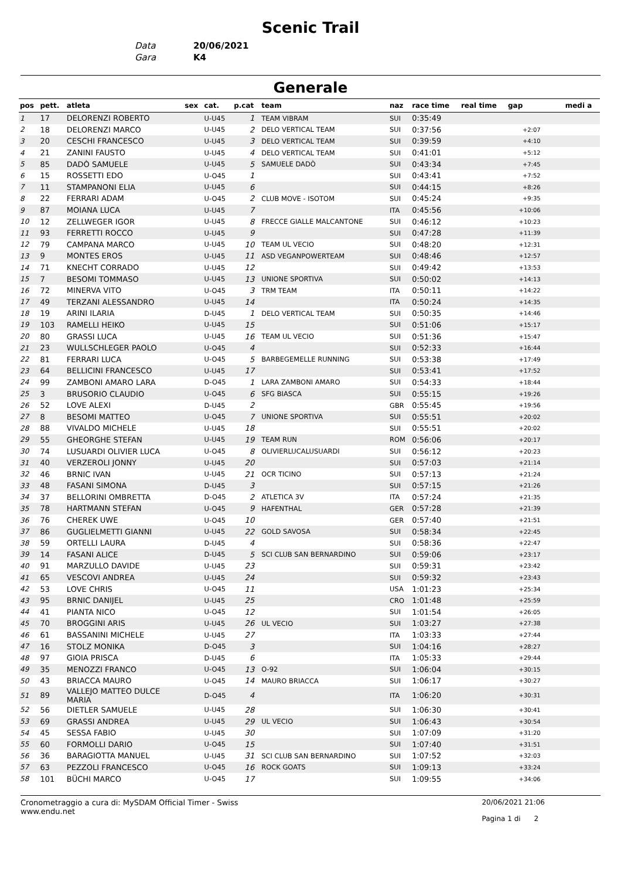Scenic Trail
Data 20/06/2021
Gara K4
Generale
| pos | pett. | atleta | sex | cat. | p.cat | team | naz | race time | real time | gap | medi a |
| --- | --- | --- | --- | --- | --- | --- | --- | --- | --- | --- | --- |
| 1 | 17 | DELORENZI ROBERTO | | U-U45 | 1 | TEAM VIBRAM | SUI | 0:35:49 | | | |
| 2 | 18 | DELORENZI MARCO | | U-U45 | 2 | DELO VERTICAL TEAM | SUI | 0:37:56 | | +2:07 | |
| 3 | 20 | CESCHI FRANCESCO | | U-U45 | 3 | DELO VERTICAL TEAM | SUI | 0:39:59 | | +4:10 | |
| 4 | 21 | ZANINI FAUSTO | | U-U45 | 4 | DELO VERTICAL TEAM | SUI | 0:41:01 | | +5:12 | |
| 5 | 85 | DADÒ SAMUELE | | U-U45 | 5 | SAMUELE DADÒ | SUI | 0:43:34 | | +7:45 | |
| 6 | 15 | ROSSETTI EDO | | U-O45 | 1 | | SUI | 0:43:41 | | +7:52 | |
| 7 | 11 | STAMPANONI ELIA | | U-U45 | 6 | | SUI | 0:44:15 | | +8:26 | |
| 8 | 22 | FERRARI ADAM | | U-O45 | 2 | CLUB MOVE - ISOTOM | SUI | 0:45:24 | | +9:35 | |
| 9 | 87 | MOIANA LUCA | | U-U45 | 7 | | ITA | 0:45:56 | | +10:06 | |
| 10 | 12 | ZELLWEGER IGOR | | U-U45 | 8 | FRECCE GIALLE MALCANTONE | SUI | 0:46:12 | | +10:23 | |
| 11 | 93 | FERRETTI ROCCO | | U-U45 | 9 | | SUI | 0:47:28 | | +11:39 | |
| 12 | 79 | CAMPANA MARCO | | U-U45 | 10 | TEAM UL VECIO | SUI | 0:48:20 | | +12:31 | |
| 13 | 9 | MONTES EROS | | U-U45 | 11 | ASD VEGANPOWERTEAM | SUI | 0:48:46 | | +12:57 | |
| 14 | 71 | KNECHT CORRADO | | U-U45 | 12 | | SUI | 0:49:42 | | +13:53 | |
| 15 | 7 | BESOMI TOMMASO | | U-U45 | 13 | UNIONE SPORTIVA | SUI | 0:50:02 | | +14:13 | |
| 16 | 72 | MINERVA VITO | | U-O45 | 3 | TRM TEAM | ITA | 0:50:11 | | +14:22 | |
| 17 | 49 | TERZANI ALESSANDRO | | U-U45 | 14 | | ITA | 0:50:24 | | +14:35 | |
| 18 | 19 | ARINI ILARIA | | D-U45 | 1 | DELO VERTICAL TEAM | SUI | 0:50:35 | | +14:46 | |
| 19 | 103 | RAMELLI HEIKO | | U-U45 | 15 | | SUI | 0:51:06 | | +15:17 | |
| 20 | 80 | GRASSI LUCA | | U-U45 | 16 | TEAM UL VECIO | SUI | 0:51:36 | | +15:47 | |
| 21 | 23 | WULLSCHLEGER PAOLO | | U-O45 | 4 | | SUI | 0:52:33 | | +16:44 | |
| 22 | 81 | FERRARI LUCA | | U-O45 | 5 | BARBEGEMELLE RUNNING | SUI | 0:53:38 | | +17:49 | |
| 23 | 64 | BELLICINI FRANCESCO | | U-U45 | 17 | | SUI | 0:53:41 | | +17:52 | |
| 24 | 99 | ZAMBONI AMARO LARA | | D-O45 | 1 | LARA ZAMBONI AMARO | SUI | 0:54:33 | | +18:44 | |
| 25 | 3 | BRUSORIO CLAUDIO | | U-O45 | 6 | SFG BIASCA | SUI | 0:55:15 | | +19:26 | |
| 26 | 52 | LOVE ALEXI | | D-U45 | 2 | | GBR | 0:55:45 | | +19:56 | |
| 27 | 8 | BESOMI MATTEO | | U-O45 | 7 | UNIONE SPORTIVA | SUI | 0:55:51 | | +20:02 | |
| 28 | 88 | VIVALDO MICHELE | | U-U45 | 18 | | SUI | 0:55:51 | | +20:02 | |
| 29 | 55 | GHEORGHE STEFAN | | U-U45 | 19 | TEAM RUN | ROM | 0:56:06 | | +20:17 | |
| 30 | 74 | LUSUARDI OLIVIER LUCA | | U-O45 | 8 | OLIVIERLUCALUSUARDI | SUI | 0:56:12 | | +20:23 | |
| 31 | 40 | VERZEROLI JONNY | | U-U45 | 20 | | SUI | 0:57:03 | | +21:14 | |
| 32 | 46 | BRNIC IVAN | | U-U45 | 21 | OCR TICINO | SUI | 0:57:13 | | +21:24 | |
| 33 | 48 | FASANI SIMONA | | D-U45 | 3 | | SUI | 0:57:15 | | +21:26 | |
| 34 | 37 | BELLORINI OMBRETTA | | D-O45 | 2 | ATLETICA 3V | ITA | 0:57:24 | | +21:35 | |
| 35 | 78 | HARTMANN STEFAN | | U-O45 | 9 | HAFENTHAL | GER | 0:57:28 | | +21:39 | |
| 36 | 76 | CHEREK UWE | | U-O45 | 10 | | GER | 0:57:40 | | +21:51 | |
| 37 | 86 | GUGLIELMETTI GIANNI | | U-U45 | 22 | GOLD SAVOSA | SUI | 0:58:34 | | +22:45 | |
| 38 | 59 | ORTELLI LAURA | | D-U45 | 4 | | SUI | 0:58:36 | | +22:47 | |
| 39 | 14 | FASANI ALICE | | D-U45 | 5 | SCI CLUB SAN BERNARDINO | SUI | 0:59:06 | | +23:17 | |
| 40 | 91 | MARZULLO DAVIDE | | U-U45 | 23 | | SUI | 0:59:31 | | +23:42 | |
| 41 | 65 | VESCOVI ANDREA | | U-U45 | 24 | | SUI | 0:59:32 | | +23:43 | |
| 42 | 53 | LOVE CHRIS | | U-O45 | 11 | | USA | 1:01:23 | | +25:34 | |
| 43 | 95 | BRNIC DANIJEL | | U-U45 | 25 | | CRO | 1:01:48 | | +25:59 | |
| 44 | 41 | PIANTA NICO | | U-O45 | 12 | | SUI | 1:01:54 | | +26:05 | |
| 45 | 70 | BROGGINI ARIS | | U-U45 | 26 | UL VECIO | SUI | 1:03:27 | | +27:38 | |
| 46 | 61 | BASSANINI MICHELE | | U-U45 | 27 | | ITA | 1:03:33 | | +27:44 | |
| 47 | 16 | STOLZ MONIKA | | D-O45 | 3 | | SUI | 1:04:16 | | +28:27 | |
| 48 | 97 | GIOIA PRISCA | | D-U45 | 6 | | ITA | 1:05:33 | | +29:44 | |
| 49 | 35 | MENOZZI FRANCO | | U-O45 | 13 | O-92 | SUI | 1:06:04 | | +30:15 | |
| 50 | 43 | BRIACCA MAURO | | U-O45 | 14 | MAURO BRIACCA | SUI | 1:06:17 | | +30:27 | |
| 51 | 89 | VALLEJO MATTEO DULCE MARIA | | D-O45 | 4 | | ITA | 1:06:20 | | +30:31 | |
| 52 | 56 | DIETLER SAMUELE | | U-U45 | 28 | | SUI | 1:06:30 | | +30:41 | |
| 53 | 69 | GRASSI ANDREA | | U-U45 | 29 | UL VECIO | SUI | 1:06:43 | | +30:54 | |
| 54 | 45 | SESSA FABIO | | U-U45 | 30 | | SUI | 1:07:09 | | +31:20 | |
| 55 | 60 | FORMOLLI DARIO | | U-O45 | 15 | | SUI | 1:07:40 | | +31:51 | |
| 56 | 36 | BARAGIOTTA MANUEL | | U-U45 | 31 | SCI CLUB SAN BERNARDINO | SUI | 1:07:52 | | +32:03 | |
| 57 | 63 | PEZZOLI FRANCESCO | | U-O45 | 16 | ROCK GOATS | SUI | 1:09:13 | | +33:24 | |
| 58 | 101 | BÜCHI MARCO | | U-O45 | 17 | | SUI | 1:09:55 | | +34:06 | |
Cronometraggio a cura di: MySDAM Official Timer - Swiss
www.endu.net
20/06/2021 21:06
Pagina 1 di 2